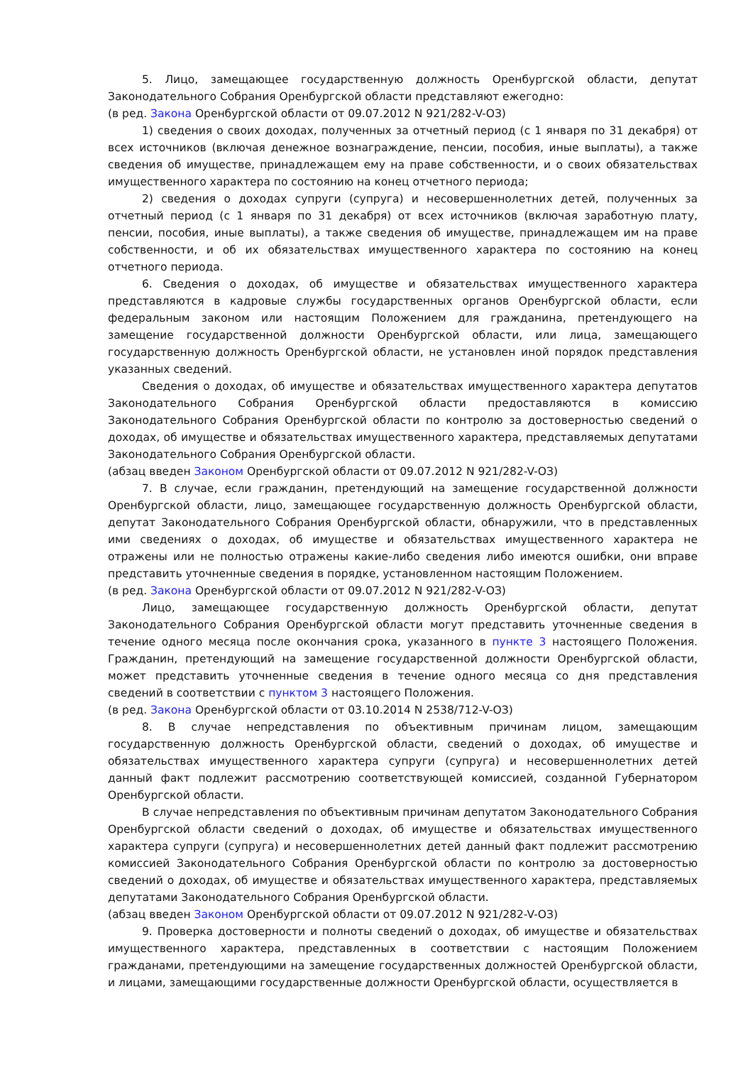5. Лицо, замещающее государственную должность Оренбургской области, депутат Законодательного Собрания Оренбургской области представляют ежегодно:
(в ред. Закона Оренбургской области от 09.07.2012 N 921/282-V-ОЗ)
1) сведения о своих доходах, полученных за отчетный период (с 1 января по 31 декабря) от всех источников (включая денежное вознаграждение, пенсии, пособия, иные выплаты), а также сведения об имуществе, принадлежащем ему на праве собственности, и о своих обязательствах имущественного характера по состоянию на конец отчетного периода;
2) сведения о доходах супруги (супруга) и несовершеннолетних детей, полученных за отчетный период (с 1 января по 31 декабря) от всех источников (включая заработную плату, пенсии, пособия, иные выплаты), а также сведения об имуществе, принадлежащем им на праве собственности, и об их обязательствах имущественного характера по состоянию на конец отчетного периода.
6. Сведения о доходах, об имуществе и обязательствах имущественного характера представляются в кадровые службы государственных органов Оренбургской области, если федеральным законом или настоящим Положением для гражданина, претендующего на замещение государственной должности Оренбургской области, или лица, замещающего государственную должность Оренбургской области, не установлен иной порядок представления указанных сведений.
Сведения о доходах, об имуществе и обязательствах имущественного характера депутатов Законодательного Собрания Оренбургской области предоставляются в комиссию Законодательного Собрания Оренбургской области по контролю за достоверностью сведений о доходах, об имуществе и обязательствах имущественного характера, представляемых депутатами Законодательного Собрания Оренбургской области.
(абзац введен Законом Оренбургской области от 09.07.2012 N 921/282-V-ОЗ)
7. В случае, если гражданин, претендующий на замещение государственной должности Оренбургской области, лицо, замещающее государственную должность Оренбургской области, депутат Законодательного Собрания Оренбургской области, обнаружили, что в представленных ими сведениях о доходах, об имуществе и обязательствах имущественного характера не отражены или не полностью отражены какие-либо сведения либо имеются ошибки, они вправе представить уточненные сведения в порядке, установленном настоящим Положением.
(в ред. Закона Оренбургской области от 09.07.2012 N 921/282-V-ОЗ)
Лицо, замещающее государственную должность Оренбургской области, депутат Законодательного Собрания Оренбургской области могут представить уточненные сведения в течение одного месяца после окончания срока, указанного в пункте 3 настоящего Положения. Гражданин, претендующий на замещение государственной должности Оренбургской области, может представить уточненные сведения в течение одного месяца со дня представления сведений в соответствии с пунктом 3 настоящего Положения.
(в ред. Закона Оренбургской области от 03.10.2014 N 2538/712-V-ОЗ)
8. В случае непредставления по объективным причинам лицом, замещающим государственную должность Оренбургской области, сведений о доходах, об имуществе и обязательствах имущественного характера супруги (супруга) и несовершеннолетних детей данный факт подлежит рассмотрению соответствующей комиссией, созданной Губернатором Оренбургской области.
В случае непредставления по объективным причинам депутатом Законодательного Собрания Оренбургской области сведений о доходах, об имуществе и обязательствах имущественного характера супруги (супруга) и несовершеннолетних детей данный факт подлежит рассмотрению комиссией Законодательного Собрания Оренбургской области по контролю за достоверностью сведений о доходах, об имуществе и обязательствах имущественного характера, представляемых депутатами Законодательного Собрания Оренбургской области.
(абзац введен Законом Оренбургской области от 09.07.2012 N 921/282-V-ОЗ)
9. Проверка достоверности и полноты сведений о доходах, об имуществе и обязательствах имущественного характера, представленных в соответствии с настоящим Положением гражданами, претендующими на замещение государственных должностей Оренбургской области, и лицами, замещающими государственные должности Оренбургской области, осуществляется в